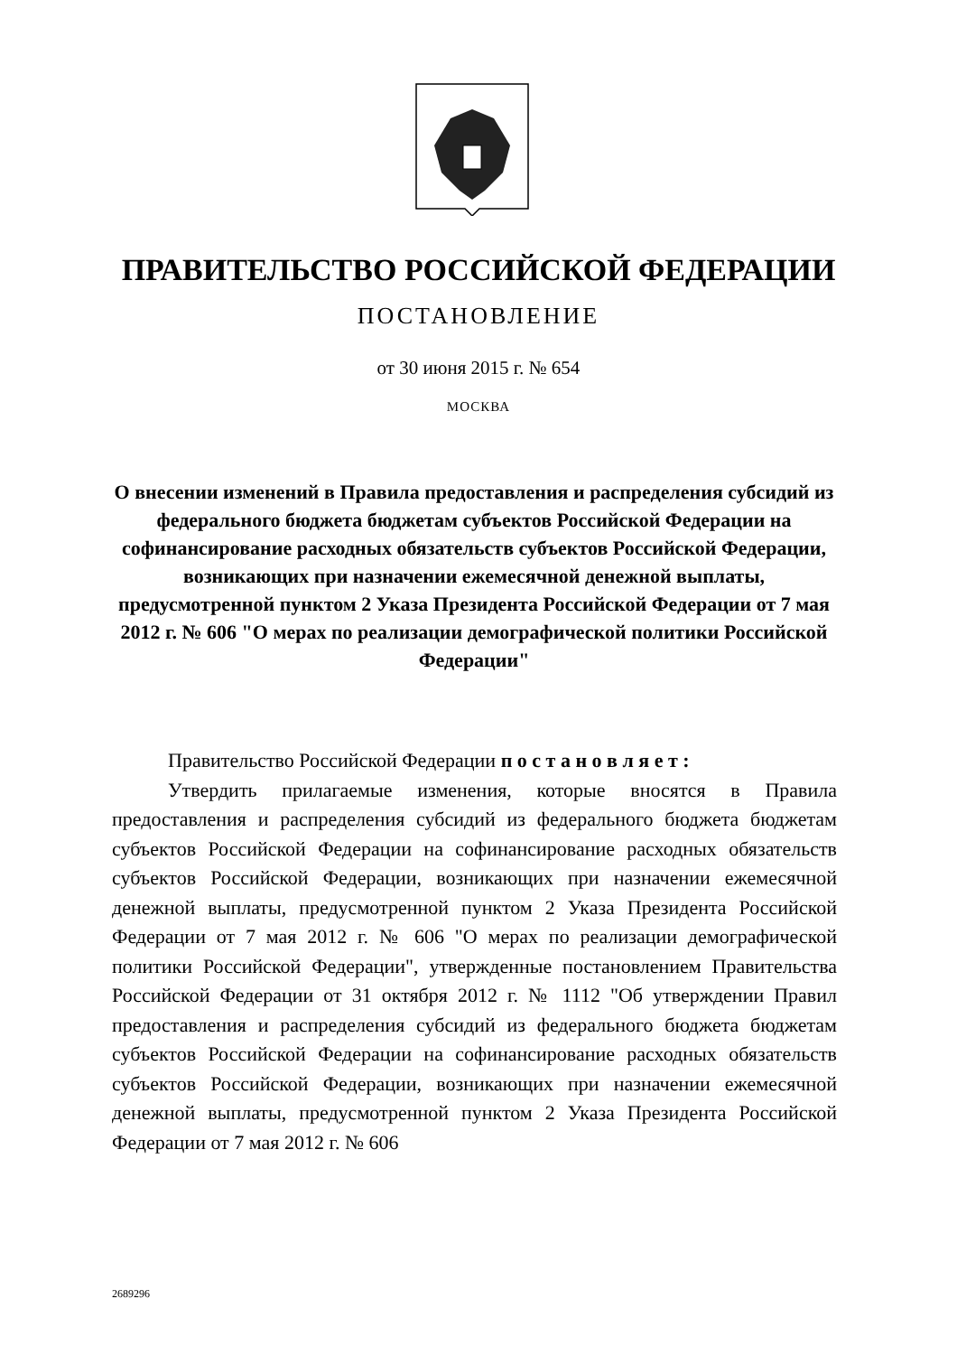ПРАВИТЕЛЬСТВО РОССИЙСКОЙ ФЕДЕРАЦИИ
ПОСТАНОВЛЕНИЕ
от 30 июня 2015 г. № 654
МОСКВА
О внесении изменений в Правила предоставления и распределения субсидий из федерального бюджета бюджетам субъектов Российской Федерации на софинансирование расходных обязательств субъектов Российской Федерации, возникающих при назначении ежемесячной денежной выплаты, предусмотренной пунктом 2 Указа Президента Российской Федерации от 7 мая 2012 г. № 606 "О мерах по реализации демографической политики Российской Федерации"
Правительство Российской Федерации п о с т а н о в л я е т :
Утвердить прилагаемые изменения, которые вносятся в Правила предоставления и распределения субсидий из федерального бюджета бюджетам субъектов Российской Федерации на софинансирование расходных обязательств субъектов Российской Федерации, возникающих при назначении ежемесячной денежной выплаты, предусмотренной пунктом 2 Указа Президента Российской Федерации от 7 мая 2012 г. № 606 "О мерах по реализации демографической политики Российской Федерации", утвержденные постановлением Правительства Российской Федерации от 31 октября 2012 г. № 1112 "Об утверждении Правил предоставления и распределения субсидий из федерального бюджета бюджетам субъектов Российской Федерации на софинансирование расходных обязательств субъектов Российской Федерации, возникающих при назначении ежемесячной денежной выплаты, предусмотренной пунктом 2 Указа Президента Российской Федерации от 7 мая 2012 г. № 606
2689296